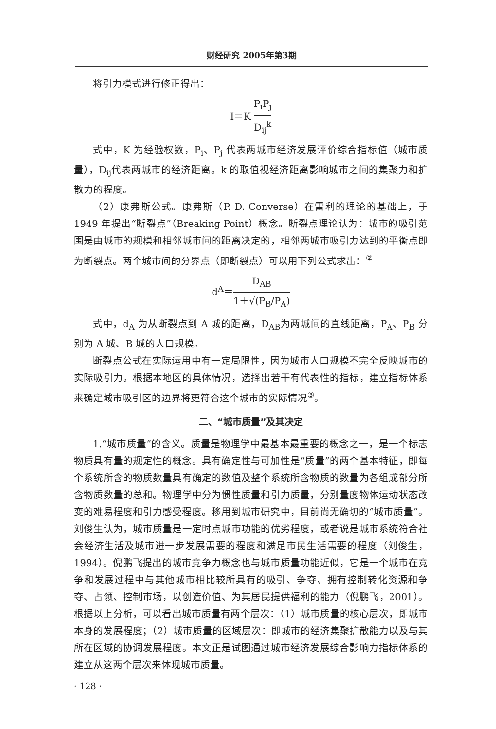财经研究 2005年第3期
将引力模式进行修正得出：
I＝K P<sub>i</sub>P<sub>j</sub> D<sub>ij</sub><sup>k</sup>
式中，K 为经验权数，P<sub>i</sub>、P<sub>j</sub> 代表两城市经济发展评价综合指标值（城市质量），D<sub>ij</sub>代表两城市的经济距离。k 的取值视经济距离影响城市之间的集聚力和扩散力的程度。
（2）康弗斯公式。康弗斯（P. D. Converse）在雷利的理论的基础上，于1949 年提出“断裂点”（Breaking Point）概念。断裂点理论认为：城市的吸引范围是由城市的规模和相邻城市间的距离决定的，相邻两城市吸引力达到的平衡点即为断裂点。两个城市间的分界点（即断裂点）可以用下列公式求出：<sup>②</sup>
d<sup>A</sup>＝D<sub>AB</sub> 1＋√(P<sub>B</sub>/P<sub>A</sub>)
式中，d<sub>A</sub> 为从断裂点到 A 城的距离，D<sub>AB</sub>为两城间的直线距离，P<sub>A</sub>、P<sub>B</sub> 分别为 A 城、B 城的人口规模。
断裂点公式在实际运用中有一定局限性，因为城市人口规模不完全反映城市的实际吸引力。根据本地区的具体情况，选择出若干有代表性的指标，建立指标体系来确定城市吸引区的边界将更符合这个城市的实际情况<sup>③</sup>。
二、“城市质量”及其决定
1.“城市质量”的含义。质量是物理学中最基本最重要的概念之一，是一个标志物质具有量的规定性的概念。具有确定性与可加性是“质量”的两个基本特征，即每个系统所含的物质数量具有确定的数值及整个系统所含物质的数量为各组成部分所含物质数量的总和。物理学中分为惯性质量和引力质量，分别量度物体运动状态改变的难易程度和引力感受程度。移用到城市研究中，目前尚无确切的“城市质量”。刘俊生认为，城市质量是一定时点城市功能的优劣程度，或者说是城市系统符合社会经济生活及城市进一步发展需要的程度和满足市民生活需要的程度（刘俊生，1994）。倪鹏飞提出的城市竞争力概念也与城市质量功能近似，它是一个城市在竞争和发展过程中与其他城市相比较所具有的吸引、争夺、拥有控制转化资源和争夺、占领、控制市场，以创造价值、为其居民提供福利的能力（倪鹏飞，2001）。根据以上分析，可以看出城市质量有两个层次：（1）城市质量的核心层次，即城市本身的发展程度；（2）城市质量的区域层次：即城市的经济集聚扩散能力以及与其所在区域的协调发展程度。本文正是试图通过城市经济发展综合影响力指标体系的建立从这两个层次来体现城市质量。
· 128 ·